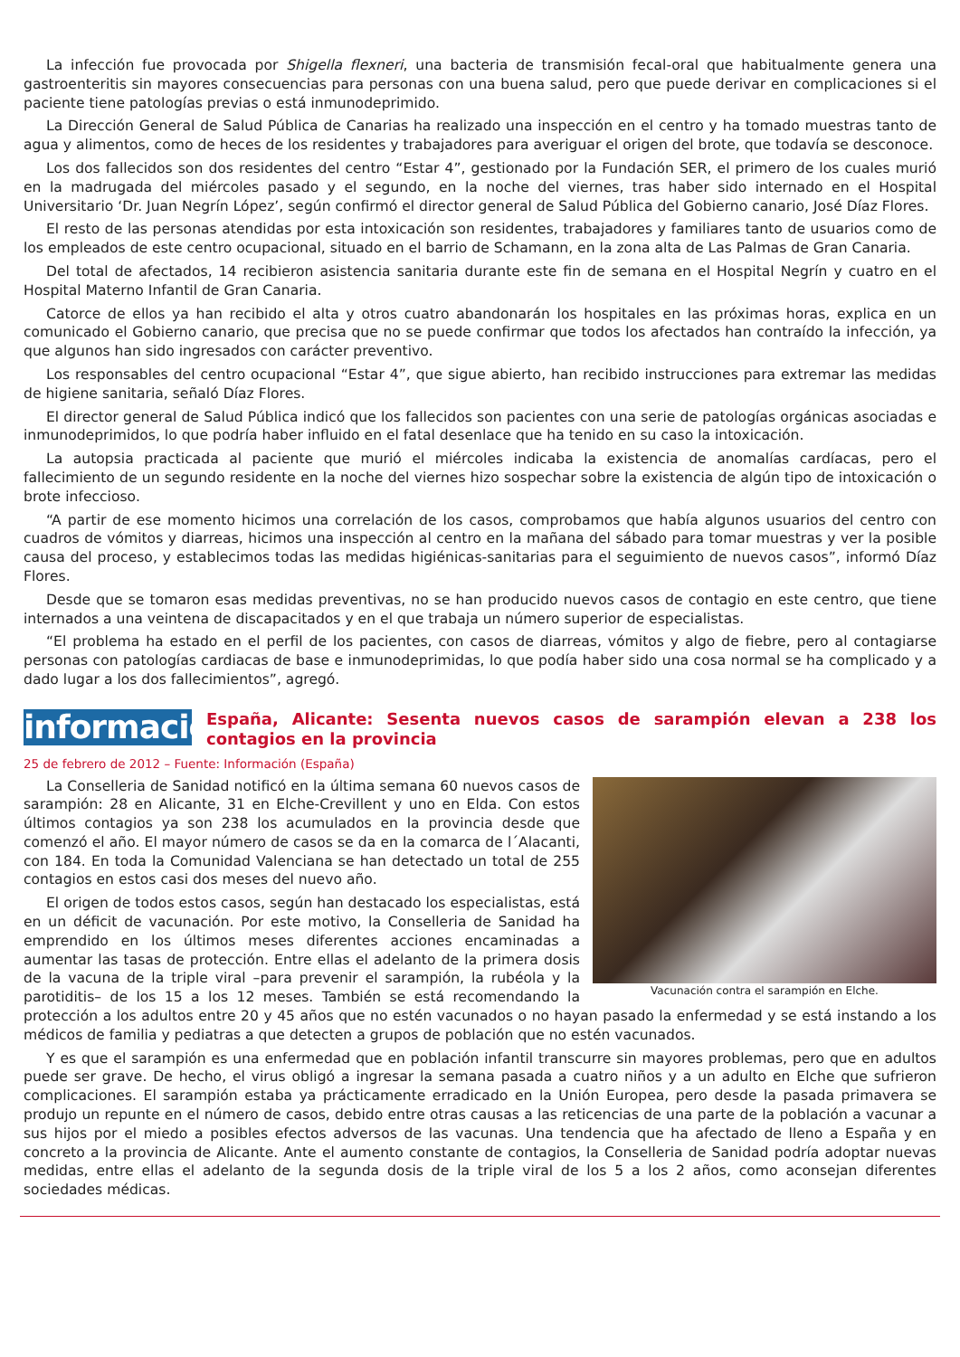La infección fue provocada por Shigella flexneri, una bacteria de transmisión fecal-oral que habitualmente genera una gastroenteritis sin mayores consecuencias para personas con una buena salud, pero que puede derivar en complicaciones si el paciente tiene patologías previas o está inmunodeprimido.
La Dirección General de Salud Pública de Canarias ha realizado una inspección en el centro y ha tomado muestras tanto de agua y alimentos, como de heces de los residentes y trabajadores para averiguar el origen del brote, que todavía se desconoce.
Los dos fallecidos son dos residentes del centro “Estar 4”, gestionado por la Fundación SER, el primero de los cuales murió en la madrugada del miércoles pasado y el segundo, en la noche del viernes, tras haber sido internado en el Hospital Universitario ‘Dr. Juan Negrín López’, según confirmó el director general de Salud Pública del Gobierno canario, José Díaz Flores.
El resto de las personas atendidas por esta intoxicación son residentes, trabajadores y familiares tanto de usuarios como de los empleados de este centro ocupacional, situado en el barrio de Schamann, en la zona alta de Las Palmas de Gran Canaria.
Del total de afectados, 14 recibieron asistencia sanitaria durante este fin de semana en el Hospital Negrín y cuatro en el Hospital Materno Infantil de Gran Canaria.
Catorce de ellos ya han recibido el alta y otros cuatro abandonarán los hospitales en las próximas horas, explica en un comunicado el Gobierno canario, que precisa que no se puede confirmar que todos los afectados han contraído la infección, ya que algunos han sido ingresados con carácter preventivo.
Los responsables del centro ocupacional “Estar 4”, que sigue abierto, han recibido instrucciones para extremar las medidas de higiene sanitaria, señaló Díaz Flores.
El director general de Salud Pública indicó que los fallecidos son pacientes con una serie de patologías orgánicas asociadas e inmunodeprimidos, lo que podría haber influido en el fatal desenlace que ha tenido en su caso la intoxicación.
La autopsia practicada al paciente que murió el miércoles indicaba la existencia de anomalías cardíacas, pero el fallecimiento de un segundo residente en la noche del viernes hizo sospechar sobre la existencia de algún tipo de intoxicación o brote infeccioso.
“A partir de ese momento hicimos una correlación de los casos, comprobamos que había algunos usuarios del centro con cuadros de vómitos y diarreas, hicimos una inspección al centro en la mañana del sábado para tomar muestras y ver la posible causa del proceso, y establecimos todas las medidas higiénicas-sanitarias para el seguimiento de nuevos casos”, informó Díaz Flores.
Desde que se tomaron esas medidas preventivas, no se han producido nuevos casos de contagio en este centro, que tiene internados a una veintena de discapacitados y en el que trabaja un número superior de especialistas.
“El problema ha estado en el perfil de los pacientes, con casos de diarreas, vómitos y algo de fiebre, pero al contagiarse personas con patologías cardiacas de base e inmunodeprimidas, lo que podía haber sido una cosa normal se ha complicado y a dado lugar a los dos fallecimientos”, agregó.
informacion
España, Alicante: Sesenta nuevos casos de sarampión elevan a 238 los contagios en la provincia
25 de febrero de 2012 – Fuente: Información (España)
Vacunación contra el sarampión en Elche.
La Conselleria de Sanidad notificó en la última semana 60 nuevos casos de sarampión: 28 en Alicante, 31 en Elche-Crevillent y uno en Elda. Con estos últimos contagios ya son 238 los acumulados en la provincia desde que comenzó el año. El mayor número de casos se da en la comarca de l´Alacanti, con 184. En toda la Comunidad Valenciana se han detectado un total de 255 contagios en estos casi dos meses del nuevo año.
El origen de todos estos casos, según han destacado los especialistas, está en un déficit de vacunación. Por este motivo, la Conselleria de Sanidad ha emprendido en los últimos meses diferentes acciones encaminadas a aumentar las tasas de protección. Entre ellas el adelanto de la primera dosis de la vacuna de la triple viral –para prevenir el sarampión, la rubéola y la parotiditis– de los 15 a los 12 meses. También se está recomendando la protección a los adultos entre 20 y 45 años que no estén vacunados o no hayan pasado la enfermedad y se está instando a los médicos de familia y pediatras a que detecten a grupos de población que no estén vacunados.
Y es que el sarampión es una enfermedad que en población infantil transcurre sin mayores problemas, pero que en adultos puede ser grave. De hecho, el virus obligó a ingresar la semana pasada a cuatro niños y a un adulto en Elche que sufrieron complicaciones. El sarampión estaba ya prácticamente erradicado en la Unión Europea, pero desde la pasada primavera se produjo un repunte en el número de casos, debido entre otras causas a las reticencias de una parte de la población a vacunar a sus hijos por el miedo a posibles efectos adversos de las vacunas. Una tendencia que ha afectado de lleno a España y en concreto a la provincia de Alicante. Ante el aumento constante de contagios, la Conselleria de Sanidad podría adoptar nuevas medidas, entre ellas el adelanto de la segunda dosis de la triple viral de los 5 a los 2 años, como aconsejan diferentes sociedades médicas.